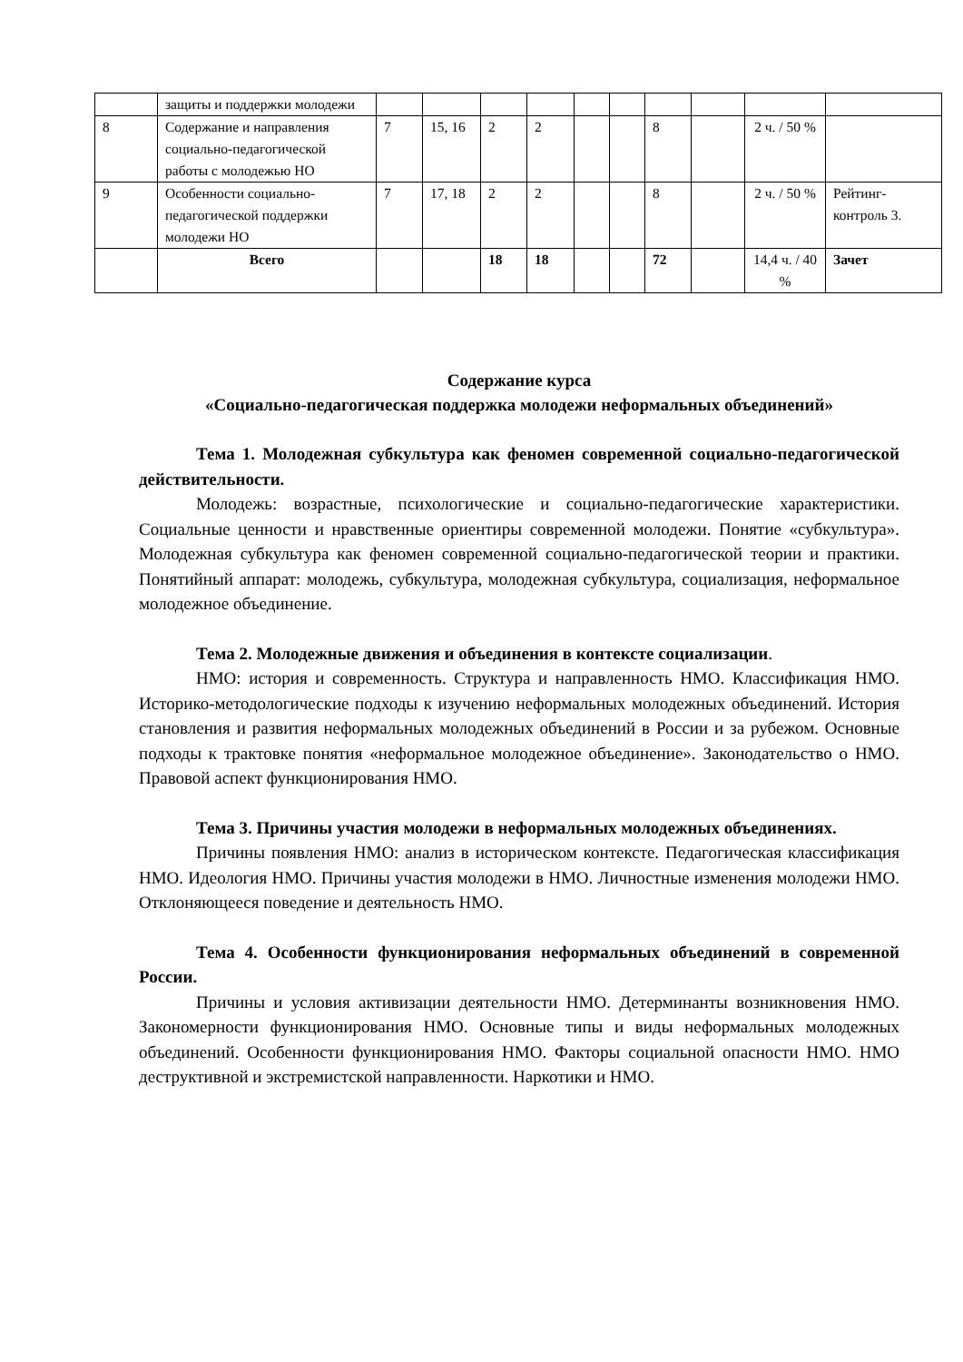| | защиты и поддержки молодежи | | | | | | | | | | |
| 8 | Содержание и направления социально-педагогической работы с молодежью НО | 7 | 15, 16 | 2 | 2 | | | 8 | | 2 ч. / 50 % | |
| 9 | Особенности социально-педагогической поддержки молодежи НО | 7 | 17, 18 | 2 | 2 | | | 8 | | 2 ч. / 50 % | Рейтинг-контроль 3. |
| | Всего | | | 18 | 18 | | | 72 | | 14,4 ч. / 40 % | Зачет |
Содержание курса
«Социально-педагогическая поддержка молодежи неформальных объединений»
Тема 1. Молодежная субкультура как феномен современной социально-педагогической действительности.
Молодежь: возрастные, психологические и социально-педагогические характеристики. Социальные ценности и нравственные ориентиры современной молодежи. Понятие «субкультура». Молодежная субкультура как феномен современной социально-педагогической теории и практики. Понятийный аппарат: молодежь, субкультура, молодежная субкультура, социализация, неформальное молодежное объединение.
Тема 2. Молодежные движения и объединения в контексте социализации.
НМО: история и современность. Структура и направленность НМО. Классификация НМО. Историко-методологические подходы к изучению неформальных молодежных объединений. История становления и развития неформальных молодежных объединений в России и за рубежом. Основные подходы к трактовке понятия «неформальное молодежное объединение». Законодательство о НМО. Правовой аспект функционирования НМО.
Тема 3. Причины участия молодежи в неформальных молодежных объединениях.
Причины появления НМО: анализ в историческом контексте. Педагогическая классификация НМО. Идеология НМО. Причины участия молодежи в НМО. Личностные изменения молодежи НМО. Отклоняющееся поведение и деятельность НМО.
Тема 4. Особенности функционирования неформальных объединений в современной России.
Причины и условия активизации деятельности НМО. Детерминанты возникновения НМО. Закономерности функционирования НМО. Основные типы и виды неформальных молодежных объединений. Особенности функционирования НМО. Факторы социальной опасности НМО. НМО деструктивной и экстремистской направленности. Наркотики и НМО.